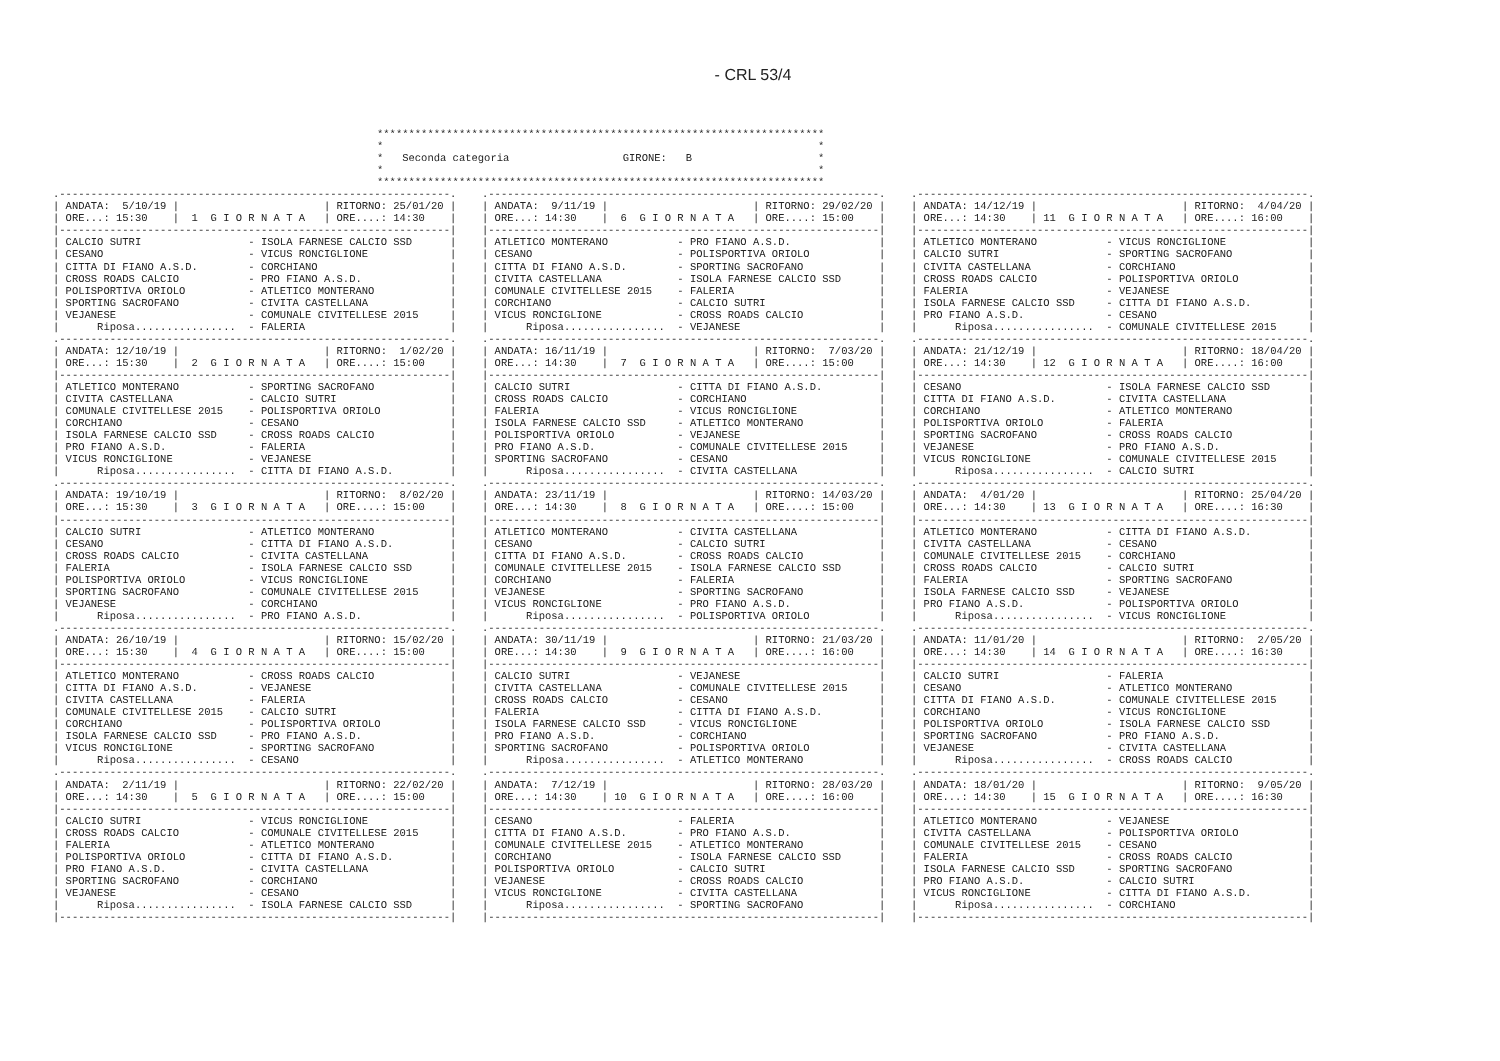- CRL 53/4
***********************************************************************
*                                                                     *
*   Seconda categoria                  GIRONE:   B                    *
*                                                                     *
***********************************************************************
.--------------------------------------------------------------.
| ANDATA:  5/10/19 |                       | RITORNO: 25/01/20 |
| ORE...: 15:30    |  1  G I O R N A T A   | ORE....: 14:30    |
|--------------------------------------------------------------|
| CALCIO SUTRI                 - ISOLA FARNESE CALCIO SSD      |
| CESANO                       - VICUS RONCIGLIONE             |
| CITTA DI FIANO A.S.D.        - CORCHIANO                     |
| CROSS ROADS CALCIO           - PRO FIANO A.S.D.              |
| POLISPORTIVA ORIOLO          - ATLETICO MONTERANO            |
| SPORTING SACROFANO           - CIVITA CASTELLANA             |
| VEJANESE                     - COMUNALE CIVITELLESE 2015     |
|      Riposa................  - FALERIA                       |
.--------------------------------------------------------------.
| ANDATA: 12/10/19 |                       | RITORNO:  1/02/20 |
| ORE...: 15:30    |  2  G I O R N A T A   | ORE....: 15:00    |
|--------------------------------------------------------------|
| ATLETICO MONTERANO           - SPORTING SACROFANO            |
| CIVITA CASTELLANA            - CALCIO SUTRI                  |
| COMUNALE CIVITELLESE 2015    - POLISPORTIVA ORIOLO           |
| CORCHIANO                    - CESANO                        |
| ISOLA FARNESE CALCIO SSD     - CROSS ROADS CALCIO            |
| PRO FIANO A.S.D.             - FALERIA                       |
| VICUS RONCIGLIONE            - VEJANESE                      |
|      Riposa................  - CITTA DI FIANO A.S.D.         |
.--------------------------------------------------------------.
| ANDATA: 19/10/19 |                       | RITORNO:  8/02/20 |
| ORE...: 15:30    |  3  G I O R N A T A   | ORE....: 15:00    |
|--------------------------------------------------------------|
| CALCIO SUTRI                 - ATLETICO MONTERANO            |
| CESANO                       - CITTA DI FIANO A.S.D.         |
| CROSS ROADS CALCIO           - CIVITA CASTELLANA             |
| FALERIA                      - ISOLA FARNESE CALCIO SSD      |
| POLISPORTIVA ORIOLO          - VICUS RONCIGLIONE             |
| SPORTING SACROFANO           - COMUNALE CIVITELLESE 2015     |
| VEJANESE                     - CORCHIANO                     |
|      Riposa................  - PRO FIANO A.S.D.              |
.--------------------------------------------------------------.
| ANDATA: 26/10/19 |                       | RITORNO: 15/02/20 |
| ORE...: 15:30    |  4  G I O R N A T A   | ORE....: 15:00    |
|--------------------------------------------------------------|
| ATLETICO MONTERANO           - CROSS ROADS CALCIO            |
| CITTA DI FIANO A.S.D.        - VEJANESE                      |
| CIVITA CASTELLANA            - FALERIA                       |
| COMUNALE CIVITELLESE 2015    - CALCIO SUTRI                  |
| CORCHIANO                    - POLISPORTIVA ORIOLO           |
| ISOLA FARNESE CALCIO SSD     - PRO FIANO A.S.D.              |
| VICUS RONCIGLIONE            - SPORTING SACROFANO            |
|      Riposa................  - CESANO                        |
.--------------------------------------------------------------.
| ANDATA:  2/11/19 |                       | RITORNO: 22/02/20 |
| ORE...: 14:30    |  5  G I O R N A T A   | ORE....: 15:00    |
|--------------------------------------------------------------|
| CALCIO SUTRI                 - VICUS RONCIGLIONE             |
| CROSS ROADS CALCIO           - COMUNALE CIVITELLESE 2015     |
| FALERIA                      - ATLETICO MONTERANO            |
| POLISPORTIVA ORIOLO          - CITTA DI FIANO A.S.D.         |
| PRO FIANO A.S.D.             - CIVITA CASTELLANA             |
| SPORTING SACROFANO           - CORCHIANO                     |
| VEJANESE                     - CESANO                        |
|      Riposa................  - ISOLA FARNESE CALCIO SSD      |
|--------------------------------------------------------------|
.--------------------------------------------------------------.
| ANDATA:  9/11/19 |                       | RITORNO: 29/02/20 |
| ORE...: 14:30    |  6  G I O R N A T A   | ORE....: 15:00    |
|--------------------------------------------------------------|
| ATLETICO MONTERANO           - PRO FIANO A.S.D.              |
| CESANO                       - POLISPORTIVA ORIOLO           |
| CITTA DI FIANO A.S.D.        - SPORTING SACROFANO            |
| CIVITA CASTELLANA            - ISOLA FARNESE CALCIO SSD      |
| COMUNALE CIVITELLESE 2015    - FALERIA                       |
| CORCHIANO                    - CALCIO SUTRI                  |
| VICUS RONCIGLIONE            - CROSS ROADS CALCIO            |
|      Riposa................  - VEJANESE                      |
.--------------------------------------------------------------.
| ANDATA: 16/11/19 |                       | RITORNO:  7/03/20 |
| ORE...: 14:30    |  7  G I O R N A T A   | ORE....: 15:00    |
|--------------------------------------------------------------|
| CALCIO SUTRI                 - CITTA DI FIANO A.S.D.         |
| CROSS ROADS CALCIO           - CORCHIANO                     |
| FALERIA                      - VICUS RONCIGLIONE             |
| ISOLA FARNESE CALCIO SSD     - ATLETICO MONTERANO            |
| POLISPORTIVA ORIOLO          - VEJANESE                      |
| PRO FIANO A.S.D.             - COMUNALE CIVITELLESE 2015     |
| SPORTING SACROFANO           - CESANO                        |
|      Riposa................  - CIVITA CASTELLANA             |
.--------------------------------------------------------------.
| ANDATA: 23/11/19 |                       | RITORNO: 14/03/20 |
| ORE...: 14:30    |  8  G I O R N A T A   | ORE....: 15:00    |
|--------------------------------------------------------------|
| ATLETICO MONTERANO           - CIVITA CASTELLANA             |
| CESANO                       - CALCIO SUTRI                  |
| CITTA DI FIANO A.S.D.        - CROSS ROADS CALCIO            |
| COMUNALE CIVITELLESE 2015    - ISOLA FARNESE CALCIO SSD      |
| CORCHIANO                    - FALERIA                       |
| VEJANESE                     - SPORTING SACROFANO            |
| VICUS RONCIGLIONE            - PRO FIANO A.S.D.              |
|      Riposa................  - POLISPORTIVA ORIOLO           |
.--------------------------------------------------------------.
| ANDATA: 30/11/19 |                       | RITORNO: 21/03/20 |
| ORE...: 14:30    |  9  G I O R N A T A   | ORE....: 16:00    |
|--------------------------------------------------------------|
| CALCIO SUTRI                 - VEJANESE                      |
| CIVITA CASTELLANA            - COMUNALE CIVITELLESE 2015     |
| CROSS ROADS CALCIO           - CESANO                        |
| FALERIA                      - CITTA DI FIANO A.S.D.         |
| ISOLA FARNESE CALCIO SSD     - VICUS RONCIGLIONE             |
| PRO FIANO A.S.D.             - CORCHIANO                     |
| SPORTING SACROFANO           - POLISPORTIVA ORIOLO           |
|      Riposa................  - ATLETICO MONTERANO            |
.--------------------------------------------------------------.
| ANDATA:  7/12/19 |                       | RITORNO: 28/03/20 |
| ORE...: 14:30    | 10  G I O R N A T A   | ORE....: 16:00    |
|--------------------------------------------------------------|
| CESANO                       - FALERIA                       |
| CITTA DI FIANO A.S.D.        - PRO FIANO A.S.D.              |
| COMUNALE CIVITELLESE 2015    - ATLETICO MONTERANO            |
| CORCHIANO                    - ISOLA FARNESE CALCIO SSD      |
| POLISPORTIVA ORIOLO          - CALCIO SUTRI                  |
| VEJANESE                     - CROSS ROADS CALCIO            |
| VICUS RONCIGLIONE            - CIVITA CASTELLANA             |
|      Riposa................  - SPORTING SACROFANO            |
|--------------------------------------------------------------|
.--------------------------------------------------------------.
| ANDATA: 14/12/19 |                       | RITORNO:  4/04/20 |
| ORE...: 14:30    | 11  G I O R N A T A   | ORE....: 16:00    |
|--------------------------------------------------------------|
| ATLETICO MONTERANO           - VICUS RONCIGLIONE             |
| CALCIO SUTRI                 - SPORTING SACROFANO            |
| CIVITA CASTELLANA            - CORCHIANO                     |
| CROSS ROADS CALCIO           - POLISPORTIVA ORIOLO           |
| FALERIA                      - VEJANESE                      |
| ISOLA FARNESE CALCIO SSD     - CITTA DI FIANO A.S.D.         |
| PRO FIANO A.S.D.             - CESANO                        |
|      Riposa................  - COMUNALE CIVITELLESE 2015     |
.--------------------------------------------------------------.
| ANDATA: 21/12/19 |                       | RITORNO: 18/04/20 |
| ORE...: 14:30    | 12  G I O R N A T A   | ORE....: 16:00    |
|--------------------------------------------------------------|
| CESANO                       - ISOLA FARNESE CALCIO SSD      |
| CITTA DI FIANO A.S.D.        - CIVITA CASTELLANA             |
| CORCHIANO                    - ATLETICO MONTERANO            |
| POLISPORTIVA ORIOLO          - FALERIA                       |
| SPORTING SACROFANO           - CROSS ROADS CALCIO            |
| VEJANESE                     - PRO FIANO A.S.D.              |
| VICUS RONCIGLIONE            - COMUNALE CIVITELLESE 2015     |
|      Riposa................  - CALCIO SUTRI                  |
.--------------------------------------------------------------.
| ANDATA:  4/01/20 |                       | RITORNO: 25/04/20 |
| ORE...: 14:30    | 13  G I O R N A T A   | ORE....: 16:30    |
|--------------------------------------------------------------|
| ATLETICO MONTERANO           - CITTA DI FIANO A.S.D.         |
| CIVITA CASTELLANA            - CESANO                        |
| COMUNALE CIVITELLESE 2015    - CORCHIANO                     |
| CROSS ROADS CALCIO           - CALCIO SUTRI                  |
| FALERIA                      - SPORTING SACROFANO            |
| ISOLA FARNESE CALCIO SSD     - VEJANESE                      |
| PRO FIANO A.S.D.             - POLISPORTIVA ORIOLO           |
|      Riposa................  - VICUS RONCIGLIONE             |
.--------------------------------------------------------------.
| ANDATA: 11/01/20 |                       | RITORNO:  2/05/20 |
| ORE...: 14:30    | 14  G I O R N A T A   | ORE....: 16:30    |
|--------------------------------------------------------------|
| CALCIO SUTRI                 - FALERIA                       |
| CESANO                       - ATLETICO MONTERANO            |
| CITTA DI FIANO A.S.D.        - COMUNALE CIVITELLESE 2015     |
| CORCHIANO                    - VICUS RONCIGLIONE             |
| POLISPORTIVA ORIOLO          - ISOLA FARNESE CALCIO SSD      |
| SPORTING SACROFANO           - PRO FIANO A.S.D.              |
| VEJANESE                     - CIVITA CASTELLANA             |
|      Riposa................  - CROSS ROADS CALCIO            |
.--------------------------------------------------------------.
| ANDATA: 18/01/20 |                       | RITORNO:  9/05/20 |
| ORE...: 14:30    | 15  G I O R N A T A   | ORE....: 16:30    |
|--------------------------------------------------------------|
| ATLETICO MONTERANO           - VEJANESE                      |
| CIVITA CASTELLANA            - POLISPORTIVA ORIOLO           |
| COMUNALE CIVITELLESE 2015    - CESANO                        |
| FALERIA                      - CROSS ROADS CALCIO            |
| ISOLA FARNESE CALCIO SSD     - SPORTING SACROFANO            |
| PRO FIANO A.S.D.             - CALCIO SUTRI                  |
| VICUS RONCIGLIONE            - CITTA DI FIANO A.S.D.         |
|      Riposa................  - CORCHIANO                     |
|--------------------------------------------------------------|